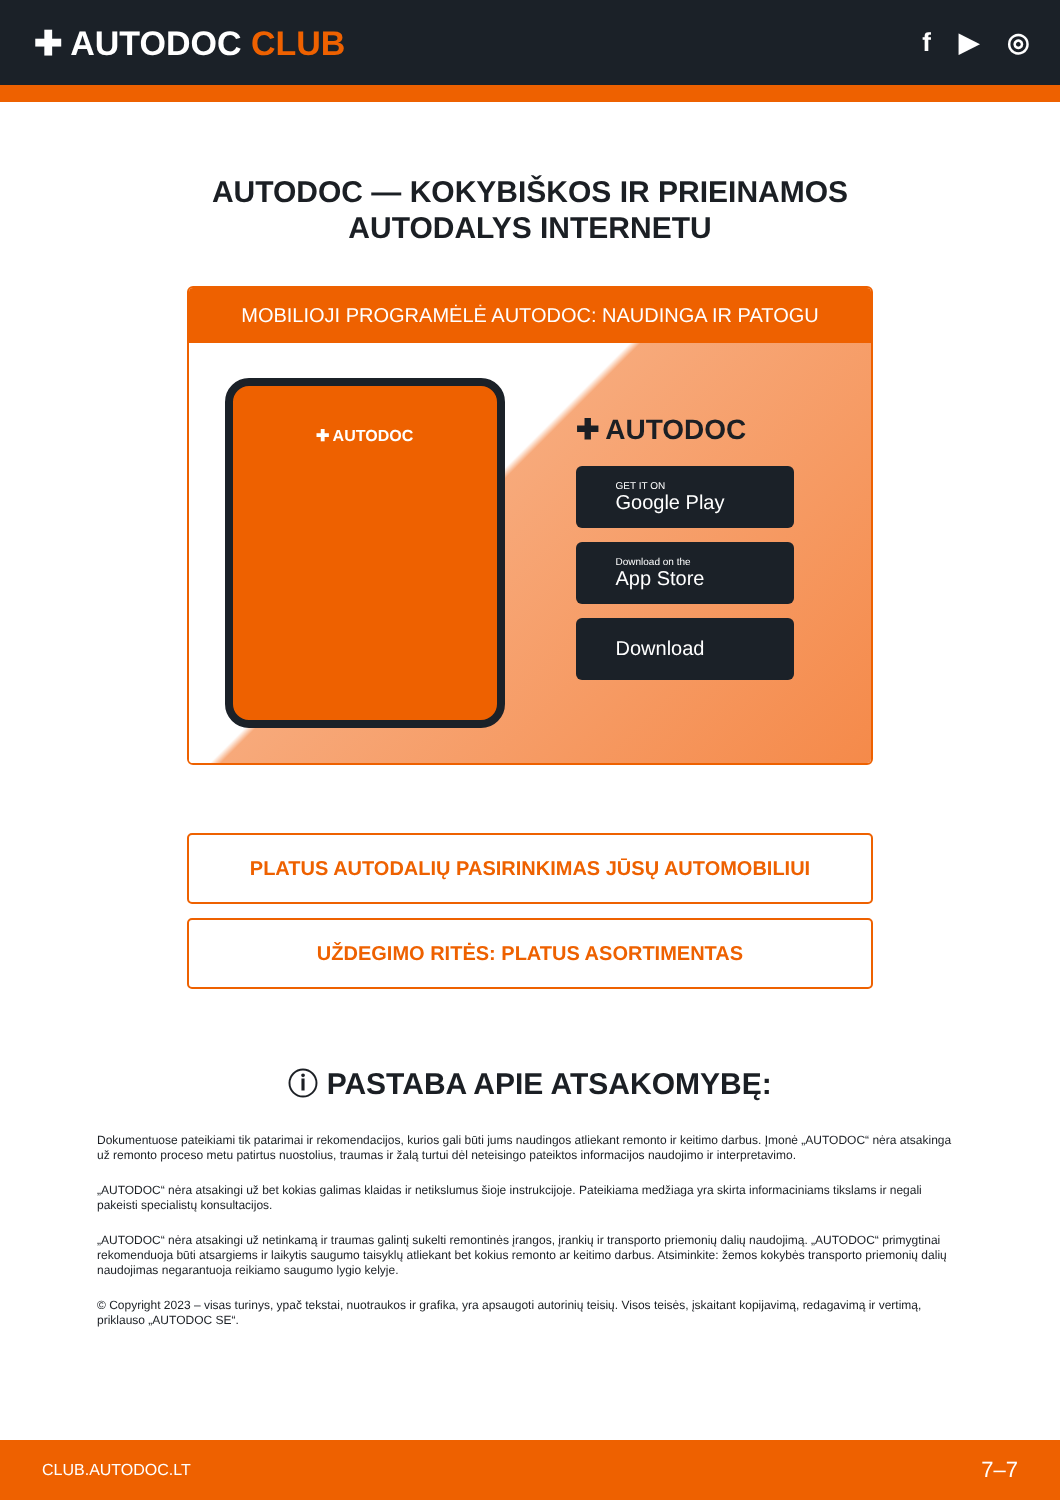✚ AUTODOC CLUB
f ▶ ◎
AUTODOC — KOKYBIŠKOS IR PRIEINAMOS
AUTODALYS INTERNETU
MOBILIOJI PROGRAMĖLĖ AUTODOC: NAUDINGA IR PATOGU
✚ AUTODOC
✚ AUTODOC
GET IT ON
Google Play
Download on the
App Store
Download
PLATUS AUTODALIŲ PASIRINKIMAS JŪSŲ AUTOMOBILIUI
UŽDEGIMO RITĖS: PLATUS ASORTIMENTAS
ⓘ PASTABA APIE ATSAKOMYBĘ:
Dokumentuose pateikiami tik patarimai ir rekomendacijos, kurios gali būti jums naudingos atliekant remonto ir keitimo darbus. Įmonė „AUTODOC“ nėra atsakinga už remonto proceso metu patirtus nuostolius, traumas ir žalą turtui dėl neteisingo pateiktos informacijos naudojimo ir interpretavimo.
„AUTODOC“ nėra atsakingi už bet kokias galimas klaidas ir netikslumus šioje instrukcijoje. Pateikiama medžiaga yra skirta informaciniams tikslams ir negali pakeisti specialistų konsultacijos.
„AUTODOC“ nėra atsakingi už netinkamą ir traumas galintį sukelti remontinės įrangos, įrankių ir transporto priemonių dalių naudojimą. „AUTODOC“ primygtinai rekomenduoja būti atsargiems ir laikytis saugumo taisyklų atliekant bet kokius remonto ar keitimo darbus. Atsiminkite: žemos kokybės transporto priemonių dalių naudojimas negarantuoja reikiamo saugumo lygio kelyje.
© Copyright 2023 – visas turinys, ypač tekstai, nuotraukos ir grafika, yra apsaugoti autorinių teisių. Visos teisės, įskaitant kopijavimą, redagavimą ir vertimą, priklauso „AUTODOC SE“.
CLUB.AUTODOC.LT 7–7